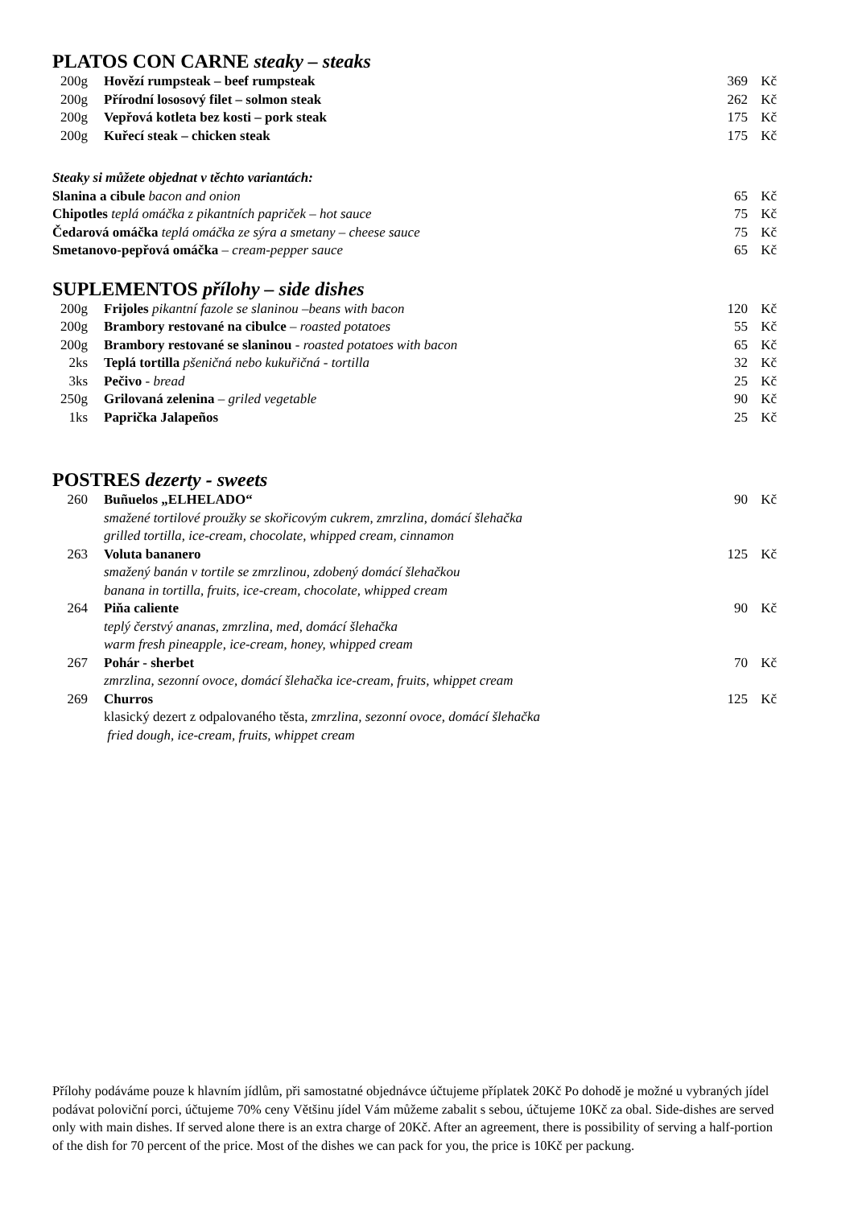PLATOS CON CARNE steaky – steaks
| 200g | Hovězí rumpsteak – beef rumpsteak | 369 | Kč |
| 200g | Přírodní lososový filet – solmon steak | 262 | Kč |
| 200g | Vepřová kotleta bez kosti – pork steak | 175 | Kč |
| 200g | Kuřecí steak – chicken steak | 175 | Kč |
| Steaky si můžete objednat v těchto variantách: | | |
| Slanina a cibule bacon and onion | 65 | Kč |
| Chipotles teplá omáčka z pikantních papriček – hot sauce | 75 | Kč |
| Čedarová omáčka teplá omáčka ze sýra a smetany – cheese sauce | 75 | Kč |
| Smetanovo-pepřová omáčka – cream-pepper sauce | 65 | Kč |
SUPLEMENTOS přílohy – side dishes
| 200g | Frijoles pikantní fazole se slaninou –beans with bacon | 120 | Kč |
| 200g | Brambory restované na cibulce – roasted potatoes | 55 | Kč |
| 200g | Brambory restované se slaninou - roasted potatoes with bacon | 65 | Kč |
| 2ks | Teplá tortilla pšeničná nebo kukuřičná - tortilla | 32 | Kč |
| 3ks | Pečivo - bread | 25 | Kč |
| 250g | Grilovaná zelenina – griled vegetable | 90 | Kč |
| 1ks | Paprička Jalapeños | 25 | Kč |
POSTRES dezerty - sweets
| 260 | Buñuelos „ELHELADO“ smažené tortilové proužky se skořicovým cukrem, zmrzlina, domácí šlehačka grilled tortilla, ice-cream, chocolate, whipped cream, cinnamon | 90 | Kč |
| 263 | Voluta bananero smažený banán v tortile se zmrzlinou, zdobený domácí šlehačkou banana in tortilla, fruits, ice-cream, chocolate, whipped cream | 125 | Kč |
| 264 | Piňa caliente teplý čerstvý ananas, zmrzlina, med, domácí šlehačka warm fresh pineapple, ice-cream, honey, whipped cream | 90 | Kč |
| 267 | Pohár - sherbet zmrzlina, sezonní ovoce, domácí šlehačka ice-cream, fruits, whippet cream | 70 | Kč |
| 269 | Churros klasický dezert z odpalovaného těsta, zmrzlina, sezonní ovoce, domácí šlehačka fried dough, ice-cream, fruits, whippet cream | 125 | Kč |
Přílohy podáváme pouze k hlavním jídlům, při samostatné objednávce účtujeme příplatek 20Kč Po dohodě je možné u vybraných jídel podávat poloviční porci, účtujeme 70% ceny Většinu jídel Vám můžeme zabalit s sebou, účtujeme 10Kč za obal. Side-dishes are served only with main dishes. If served alone there is an extra charge of 20Kč. After an agreement, there is possibility of serving a half-portion of the dish for 70 percent of the price. Most of the dishes we can pack for you, the price is 10Kč per packung.